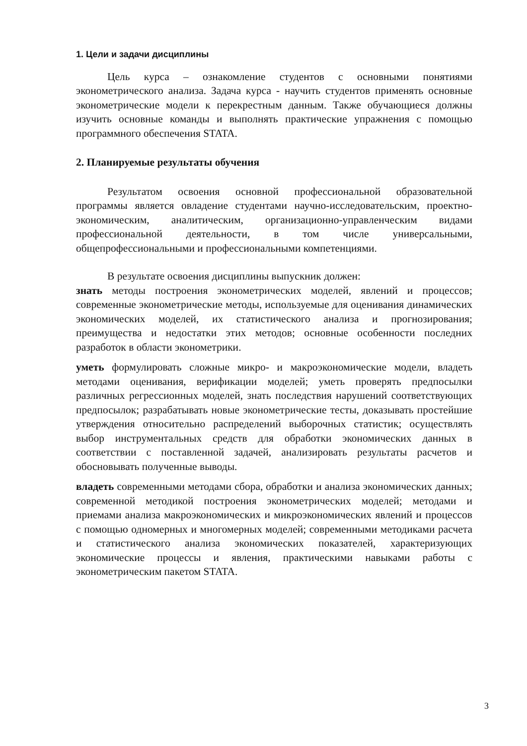1. Цели и задачи дисциплины
Цель курса – ознакомление студентов с основными понятиями эконометрического анализа. Задача курса - научить студентов применять основные эконометрические модели к перекрестным данным. Также обучающиеся должны изучить основные команды и выполнять практические упражнения с помощью программного обеспечения STATA.
2. Планируемые результаты обучения
Результатом освоения основной профессиональной образовательной программы является овладение студентами научно-исследовательским, проектно-экономическим, аналитическим, организационно-управленческим видами профессиональной деятельности, в том числе универсальными, общепрофессиональными и профессиональными компетенциями.
В результате освоения дисциплины выпускник должен:
знать методы построения эконометрических моделей, явлений и процессов; современные эконометрические методы, используемые для оценивания динамических экономических моделей, их статистического анализа и прогнозирования; преимущества и недостатки этих методов; основные особенности последних разработок в области эконометрики.
уметь формулировать сложные микро- и макроэкономические модели, владеть методами оценивания, верификации моделей; уметь проверять предпосылки различных регрессионных моделей, знать последствия нарушений соответствующих предпосылок; разрабатывать новые эконометрические тесты, доказывать простейшие утверждения относительно распределений выборочных статистик; осуществлять выбор инструментальных средств для обработки экономических данных в соответствии с поставленной задачей, анализировать результаты расчетов и обосновывать полученные выводы.
владеть современными методами сбора, обработки и анализа экономических данных; современной методикой построения эконометрических моделей; методами и приемами анализа макроэкономических и микроэкономических явлений и процессов с помощью одномерных и многомерных моделей; современными методиками расчета и статистического анализа экономических показателей, характеризующих экономические процессы и явления, практическими навыками работы с эконометрическим пакетом STATA.
3